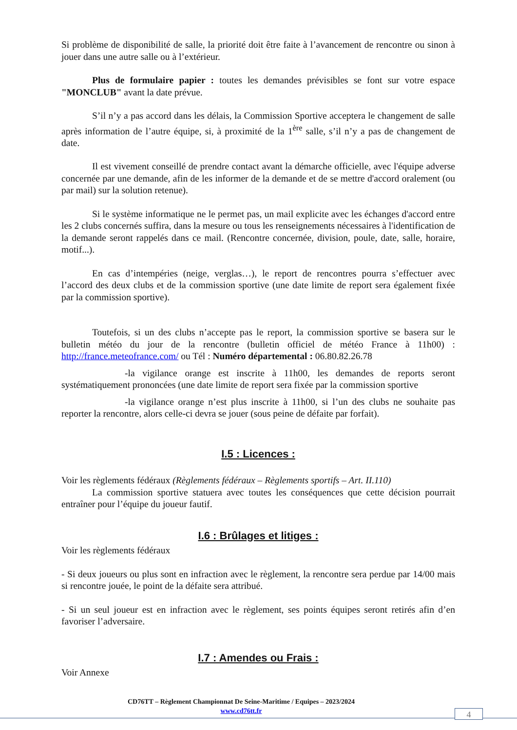Si problème de disponibilité de salle, la priorité doit être faite à l’avancement de rencontre ou sinon à jouer dans une autre salle ou à l’extérieur.
Plus de formulaire papier : toutes les demandes prévisibles se font sur votre espace "MONCLUB" avant la date prévue.
S’il n’y a pas accord dans les délais, la Commission Sportive acceptera le changement de salle après information de l’autre équipe, si, à proximité de la 1<sup>ère</sup> salle, s’il n’y a pas de changement de date.
Il est vivement conseillé de prendre contact avant la démarche officielle, avec l'équipe adverse concernée par une demande, afin de les informer de la demande et de se mettre d'accord oralement (ou par mail) sur la solution retenue).
Si le système informatique ne le permet pas, un mail explicite avec les échanges d'accord entre les 2 clubs concernés suffira, dans la mesure ou tous les renseignements nécessaires à l'identification de la demande seront rappelés dans ce mail. (Rencontre concernée, division, poule, date, salle, horaire, motif...).
En cas d’intempéries (neige, verglas…), le report de rencontres pourra s’effectuer avec l’accord des deux clubs et de la commission sportive (une date limite de report sera également fixée par la commission sportive).
Toutefois, si un des clubs n’accepte pas le report, la commission sportive se basera sur le bulletin météo du jour de la rencontre (bulletin officiel de météo France à 11h00) : http://france.meteofrance.com/ ou Tél : Numéro départemental : 06.80.82.26.78
-la vigilance orange est inscrite à 11h00, les demandes de reports seront systématiquement prononcées (une date limite de report sera fixée par la commission sportive
-la vigilance orange n’est plus inscrite à 11h00, si l’un des clubs ne souhaite pas reporter la rencontre, alors celle-ci devra se jouer (sous peine de défaite par forfait).
I.5 : Licences :
Voir les règlements fédéraux (Règlements fédéraux – Règlements sportifs – Art. II.110)
La commission sportive statuera avec toutes les conséquences que cette décision pourrait entraîner pour l’équipe du joueur fautif.
I.6 : Brûlages et litiges :
Voir les règlements fédéraux
- Si deux joueurs ou plus sont en infraction avec le règlement, la rencontre sera perdue par 14/00 mais si rencontre jouée, le point de la défaite sera attribué.
- Si un seul joueur est en infraction avec le règlement, ses points équipes seront retirés afin d’en favoriser l’adversaire.
I.7 : Amendes ou Frais :
Voir Annexe
CD76TT – Règlement Championnat De Seine-Maritime / Equipes – 2023/2024
www.cd76tt.fr
4